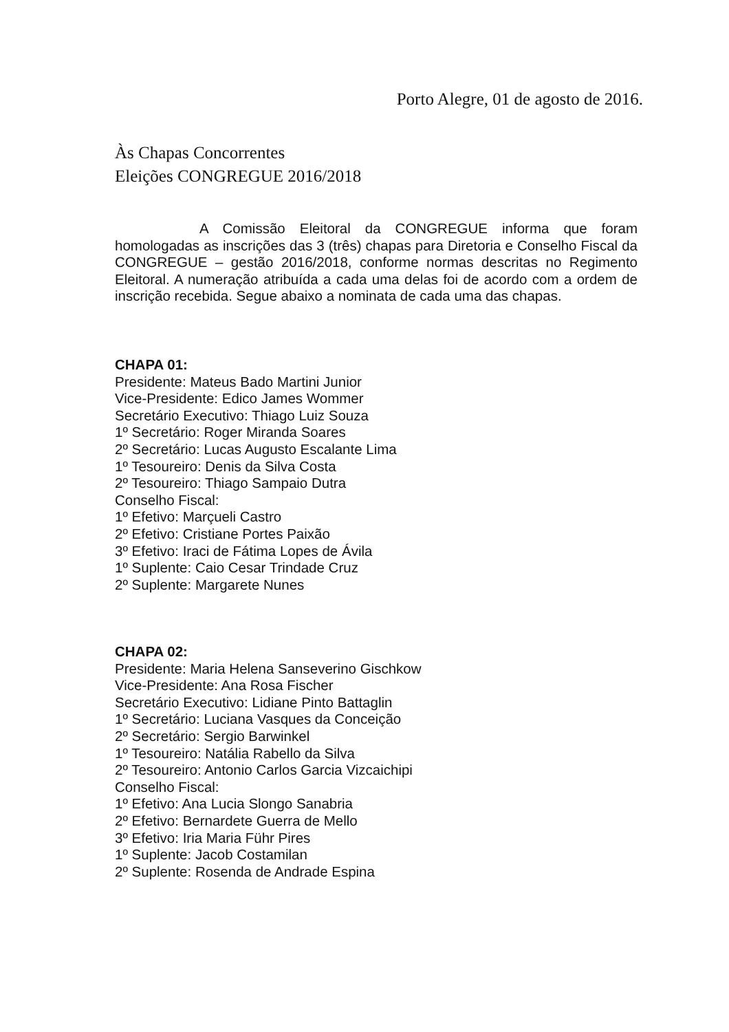Porto Alegre, 01 de agosto de 2016.
Às Chapas Concorrentes
Eleições CONGREGUE 2016/2018
A Comissão Eleitoral da CONGREGUE informa que foram homologadas as inscrições das 3 (três) chapas para Diretoria e Conselho Fiscal da CONGREGUE – gestão 2016/2018, conforme normas descritas no Regimento Eleitoral. A numeração atribuída a cada uma delas foi de acordo com a ordem de inscrição recebida. Segue abaixo a nominata de cada uma das chapas.
CHAPA 01:
Presidente: Mateus Bado Martini Junior
Vice-Presidente: Edico James Wommer
Secretário Executivo: Thiago Luiz Souza
1º Secretário: Roger Miranda Soares
2º Secretário: Lucas Augusto Escalante Lima
1º Tesoureiro: Denis da Silva Costa
2º Tesoureiro: Thiago Sampaio Dutra
Conselho Fiscal:
1º Efetivo: Marçueli Castro
2º Efetivo: Cristiane Portes Paixão
3º Efetivo: Iraci de Fátima Lopes de Ávila
1º Suplente: Caio Cesar Trindade Cruz
2º Suplente: Margarete Nunes
CHAPA 02:
Presidente: Maria Helena Sanseverino Gischkow
Vice-Presidente: Ana Rosa Fischer
Secretário Executivo: Lidiane Pinto Battaglin
1º Secretário: Luciana Vasques da Conceição
2º Secretário: Sergio Barwinkel
1º Tesoureiro: Natália Rabello da Silva
2º Tesoureiro: Antonio Carlos Garcia Vizcaichipi
Conselho Fiscal:
1º Efetivo: Ana Lucia Slongo Sanabria
2º Efetivo: Bernardete Guerra de Mello
3º Efetivo: Iria Maria Führ Pires
1º Suplente: Jacob Costamilan
2º Suplente: Rosenda de Andrade Espina